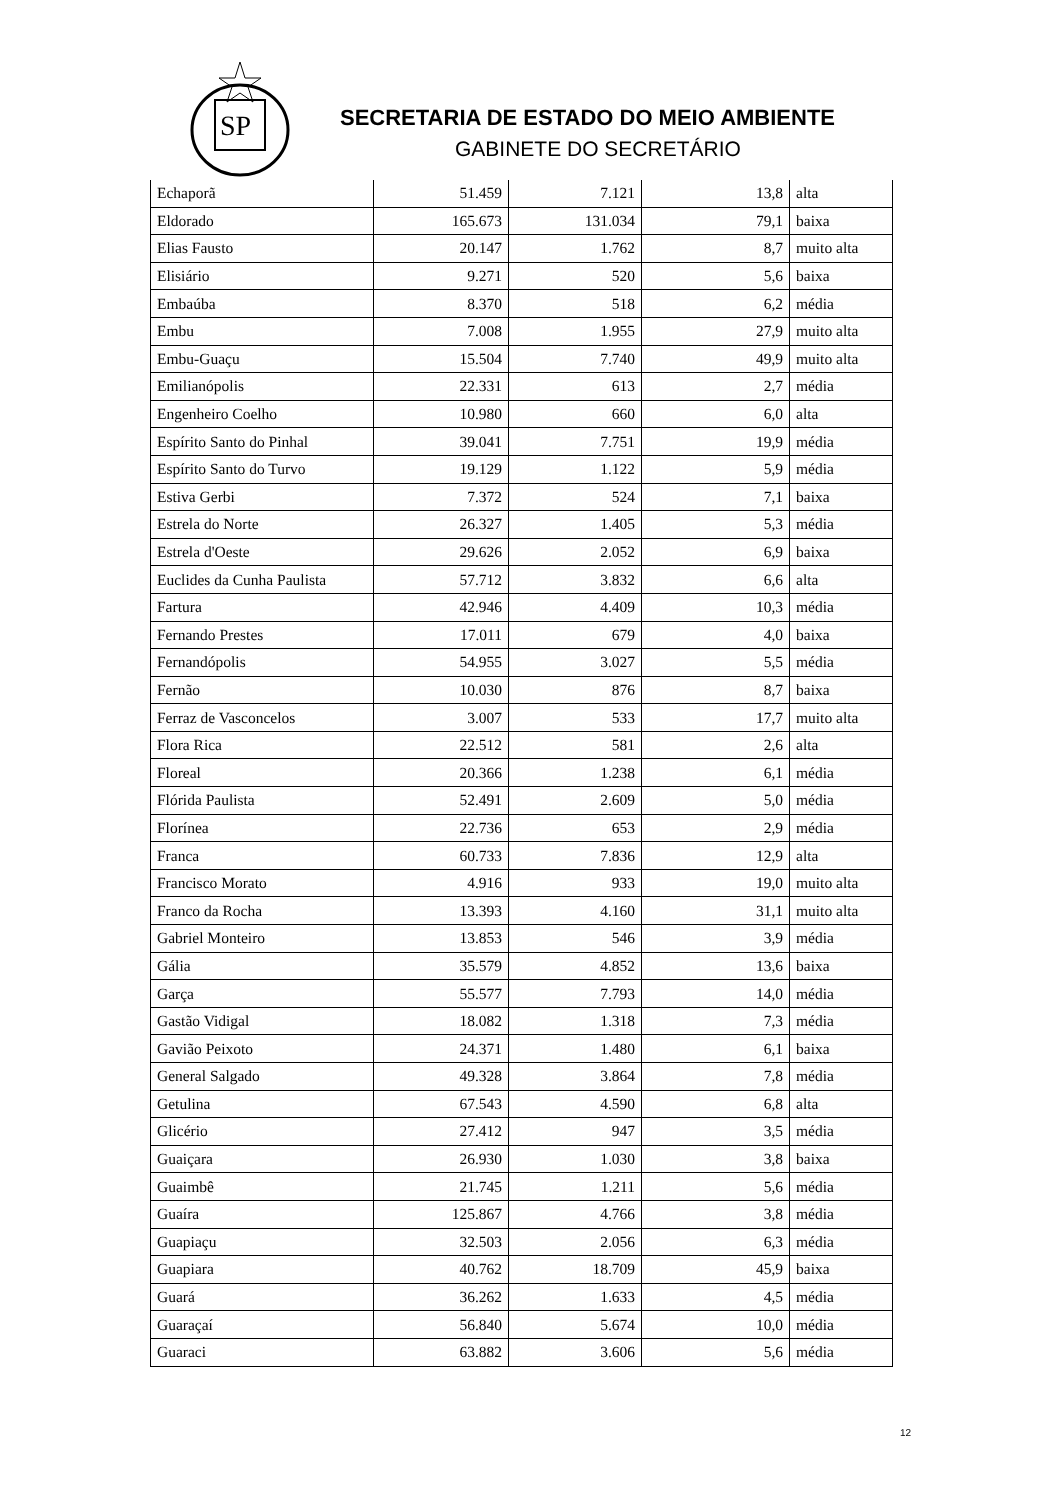SP
SECRETARIA DE ESTADO DO MEIO AMBIENTE
GABINETE DO SECRETÁRIO
| Echaporã | 51.459 | 7.121 | 13,8 | alta |
| Eldorado | 165.673 | 131.034 | 79,1 | baixa |
| Elias Fausto | 20.147 | 1.762 | 8,7 | muito alta |
| Elisiário | 9.271 | 520 | 5,6 | baixa |
| Embaúba | 8.370 | 518 | 6,2 | média |
| Embu | 7.008 | 1.955 | 27,9 | muito alta |
| Embu-Guaçu | 15.504 | 7.740 | 49,9 | muito alta |
| Emilianópolis | 22.331 | 613 | 2,7 | média |
| Engenheiro Coelho | 10.980 | 660 | 6,0 | alta |
| Espírito Santo do Pinhal | 39.041 | 7.751 | 19,9 | média |
| Espírito Santo do Turvo | 19.129 | 1.122 | 5,9 | média |
| Estiva Gerbi | 7.372 | 524 | 7,1 | baixa |
| Estrela do Norte | 26.327 | 1.405 | 5,3 | média |
| Estrela d'Oeste | 29.626 | 2.052 | 6,9 | baixa |
| Euclides da Cunha Paulista | 57.712 | 3.832 | 6,6 | alta |
| Fartura | 42.946 | 4.409 | 10,3 | média |
| Fernando Prestes | 17.011 | 679 | 4,0 | baixa |
| Fernandópolis | 54.955 | 3.027 | 5,5 | média |
| Fernão | 10.030 | 876 | 8,7 | baixa |
| Ferraz de Vasconcelos | 3.007 | 533 | 17,7 | muito alta |
| Flora Rica | 22.512 | 581 | 2,6 | alta |
| Floreal | 20.366 | 1.238 | 6,1 | média |
| Flórida Paulista | 52.491 | 2.609 | 5,0 | média |
| Florínea | 22.736 | 653 | 2,9 | média |
| Franca | 60.733 | 7.836 | 12,9 | alta |
| Francisco Morato | 4.916 | 933 | 19,0 | muito alta |
| Franco da Rocha | 13.393 | 4.160 | 31,1 | muito alta |
| Gabriel Monteiro | 13.853 | 546 | 3,9 | média |
| Gália | 35.579 | 4.852 | 13,6 | baixa |
| Garça | 55.577 | 7.793 | 14,0 | média |
| Gastão Vidigal | 18.082 | 1.318 | 7,3 | média |
| Gavião Peixoto | 24.371 | 1.480 | 6,1 | baixa |
| General Salgado | 49.328 | 3.864 | 7,8 | média |
| Getulina | 67.543 | 4.590 | 6,8 | alta |
| Glicério | 27.412 | 947 | 3,5 | média |
| Guaiçara | 26.930 | 1.030 | 3,8 | baixa |
| Guaimbê | 21.745 | 1.211 | 5,6 | média |
| Guaíra | 125.867 | 4.766 | 3,8 | média |
| Guapiaçu | 32.503 | 2.056 | 6,3 | média |
| Guapiara | 40.762 | 18.709 | 45,9 | baixa |
| Guará | 36.262 | 1.633 | 4,5 | média |
| Guaraçaí | 56.840 | 5.674 | 10,0 | média |
| Guaraci | 63.882 | 3.606 | 5,6 | média |
12